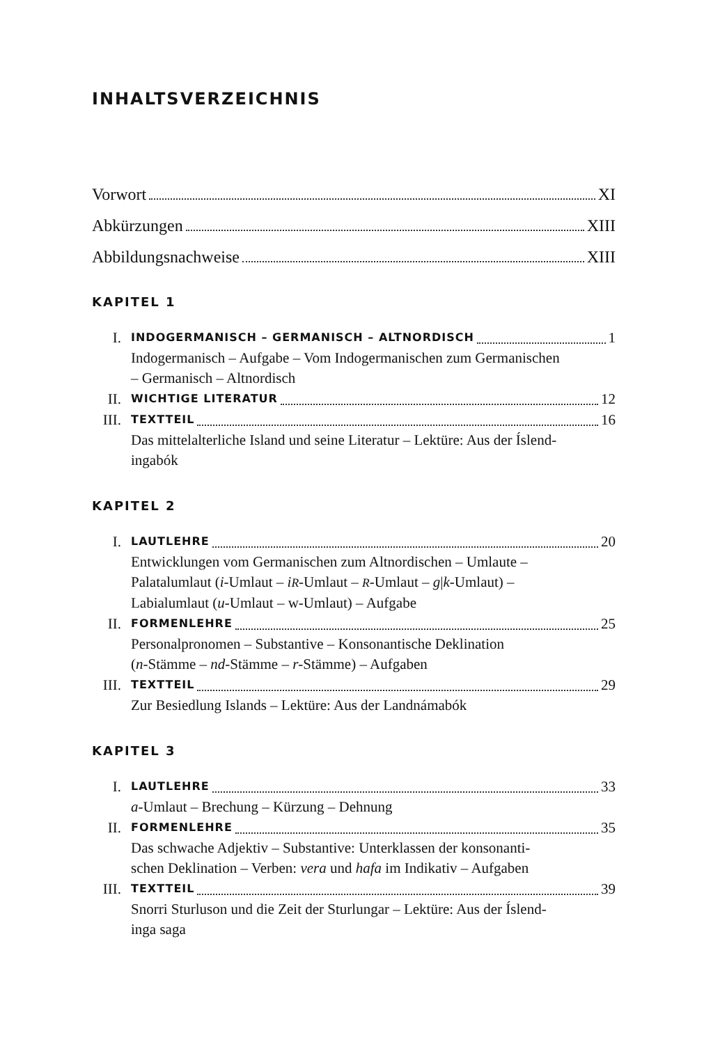INHALTSVERZEICHNIS
Vorwort XI
Abkürzungen XIII
Abbildungsnachweise XIII
KAPITEL 1
I. INDOGERMANISCH – GERMANISCH – ALTNORDISCH 1
Indogermanisch – Aufgabe – Vom Indogermanischen zum Germanischen
– Germanisch – Altnordisch
II. WICHTIGE LITERATUR 12
III. TEXTTEIL 16
Das mittelalterliche Island und seine Literatur – Lektüre: Aus der Íslend-
ingabók
KAPITEL 2
I. LAUTLEHRE 20
Entwicklungen vom Germanischen zum Altnordischen – Umlaute –
Palatalumlaut (i-Umlaut – iR-Umlaut – R-Umlaut – g|k-Umlaut) –
Labialumlaut (u-Umlaut – w-Umlaut) – Aufgabe
II. FORMENLEHRE 25
Personalpronomen – Substantive – Konsonantische Deklination
(n-Stämme – nd-Stämme – r-Stämme) – Aufgaben
III. TEXTTEIL 29
Zur Besiedlung Islands – Lektüre: Aus der Landnámabók
KAPITEL 3
I. LAUTLEHRE 33
a-Umlaut – Brechung – Kürzung – Dehnung
II. FORMENLEHRE 35
Das schwache Adjektiv – Substantive: Unterklassen der konsonanti-
schen Deklination – Verben: vera und hafa im Indikativ – Aufgaben
III. TEXTTEIL 39
Snorri Sturluson und die Zeit der Sturlungar – Lektüre: Aus der Íslend-
inga saga